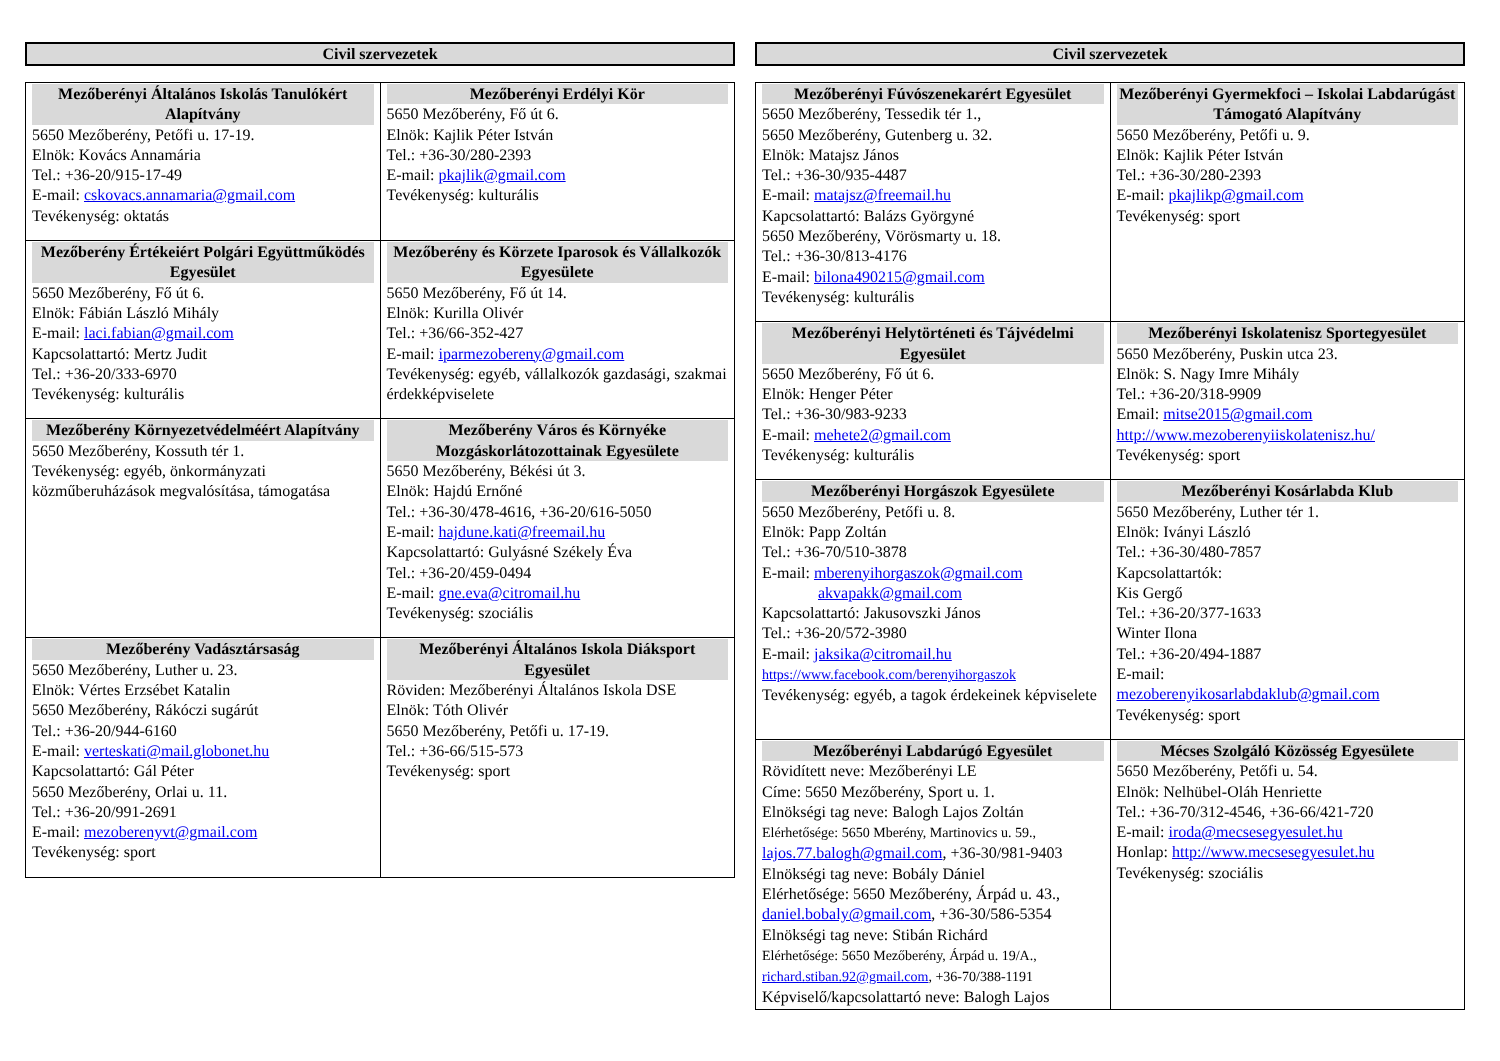Civil szervezetek
| Mezőberényi Általános Iskolás Tanulókért Alapítvány 5650 Mezőberény, Petőfi u. 17-19. Elnök: Kovács Annamária Tel.: +36-20/915-17-49 E-mail: cskovacs.annamaria@gmail.com Tevékenység: oktatás | Mezőberényi Erdélyi Kör 5650 Mezőberény, Fő út 6. Elnök: Kajlik Péter István Tel.: +36-30/280-2393 E-mail: pkajlik@gmail.com Tevékenység: kulturális |
| Mezőberény Értékeiért Polgári Együttműködés Egyesület 5650 Mezőberény, Fő út 6. Elnök: Fábián László Mihály E-mail: laci.fabian@gmail.com Kapcsolattartó: Mertz Judit Tel.: +36-20/333-6970 Tevékenység: kulturális | Mezőberény és Körzete Iparosok és Vállalkozók Egyesülete 5650 Mezőberény, Fő út 14. Elnök: Kurilla Olivér Tel.: +36/66-352-427 E-mail: iparmezobereny@gmail.com Tevékenység: egyéb, vállalkozók gazdasági, szakmai érdekképviselete |
| Mezőberény Környezetvédelméért Alapítvány 5650 Mezőberény, Kossuth tér 1. Tevékenység: egyéb, önkormányzati közműberuházások megvalósítása, támogatása | Mezőberény Város és Környéke Mozgáskorlátozottainak Egyesülete 5650 Mezőberény, Békési út 3. Elnök: Hajdú Ernőné Tel.: +36-30/478-4616, +36-20/616-5050 E-mail: hajdune.kati@freemail.hu Kapcsolattartó: Gulyásné Székely Éva Tel.: +36-20/459-0494 E-mail: gne.eva@citromail.hu Tevékenység: szociális |
| Mezőberény Vadásztársaság 5650 Mezőberény, Luther u. 23. Elnök: Vértes Erzsébet Katalin 5650 Mezőberény, Rákóczi sugárút Tel.: +36-20/944-6160 E-mail: verteskati@mail.globonet.hu Kapcsolattartó: Gál Péter 5650 Mezőberény, Orlai u. 11. Tel.: +36-20/991-2691 E-mail: mezoberenyvt@gmail.com Tevékenység: sport | Mezőberényi Általános Iskola Diáksport Egyesület Röviden: Mezőberényi Általános Iskola DSE Elnök: Tóth Olivér 5650 Mezőberény, Petőfi u. 17-19. Tel.: +36-66/515-573 Tevékenység: sport |
Civil szervezetek
| Mezőberényi Fúvószenekarért Egyesület 5650 Mezőberény, Tessedik tér 1., 5650 Mezőberény, Gutenberg u. 32. Elnök: Matajsz János Tel.: +36-30/935-4487 E-mail: matajsz@freemail.hu Kapcsolattartó: Balázs Györgyné 5650 Mezőberény, Vörösmarty u. 18. Tel.: +36-30/813-4176 E-mail: bilona490215@gmail.com Tevékenység: kulturális | Mezőberényi Gyermekfoci – Iskolai Labdarúgást Támogató Alapítvány 5650 Mezőberény, Petőfi u. 9. Elnök: Kajlik Péter István Tel.: +36-30/280-2393 E-mail: pkajlikp@gmail.com Tevékenység: sport |
| Mezőberényi Helytörténeti és Tájvédelmi Egyesület 5650 Mezőberény, Fő út 6. Elnök: Henger Péter Tel.: +36-30/983-9233 E-mail: mehete2@gmail.com Tevékenység: kulturális | Mezőberényi Iskolatenisz Sportegyesület 5650 Mezőberény, Puskin utca 23. Elnök: S. Nagy Imre Mihály Tel.: +36-20/318-9909 Email: mitse2015@gmail.com http://www.mezoberenyiiskolatenisz.hu/ Tevékenység: sport |
| Mezőberényi Horgászok Egyesülete 5650 Mezőberény, Petőfi u. 8. Elnök: Papp Zoltán Tel.: +36-70/510-3878 E-mail: mberenyihorgaszok@gmail.com akvapakk@gmail.com Kapcsolattartó: Jakusovszki János Tel.: +36-20/572-3980 E-mail: jaksika@citromail.hu https://www.facebook.com/berenyihorgaszok Tevékenység: egyéb, a tagok érdekeinek képviselete | Mezőberényi Kosárlabda Klub 5650 Mezőberény, Luther tér 1. Elnök: Iványi László Tel.: +36-30/480-7857 Kapcsolattartók: Kis Gergő Tel.: +36-20/377-1633 Winter Ilona Tel.: +36-20/494-1887 E-mail: mezoberenyikosarlabdaklub@gmail.com Tevékenység: sport |
| Mezőberényi Labdarúgó Egyesület Rövidített neve: Mezőberényi LE Címe: 5650 Mezőberény, Sport u. 1. Elnökségi tag neve: Balogh Lajos Zoltán Elérhetősége: 5650 Mberény, Martinovics u. 59., lajos.77.balogh@gmail.com , +36-30/981-9403 Elnökségi tag neve: Bobály Dániel Elérhetősége: 5650 Mezőberény, Árpád u. 43., daniel.bobaly@gmail.com , +36-30/586-5354 Elnökségi tag neve: Stibán Richárd Elérhetősége: 5650 Mezőberény, Árpád u. 19/A., richard.stiban.92@gmail.com , +36-70/388-1191 Képviselő/kapcsolattartó neve: Balogh Lajos | Mécses Szolgáló Közösség Egyesülete 5650 Mezőberény, Petőfi u. 54. Elnök: Nelhübel-Oláh Henriette Tel.: +36-70/312-4546, +36-66/421-720 E-mail: iroda@mecsesegyesulet.hu Honlap: http://www.mecsesegyesulet.hu Tevékenység: szociális |